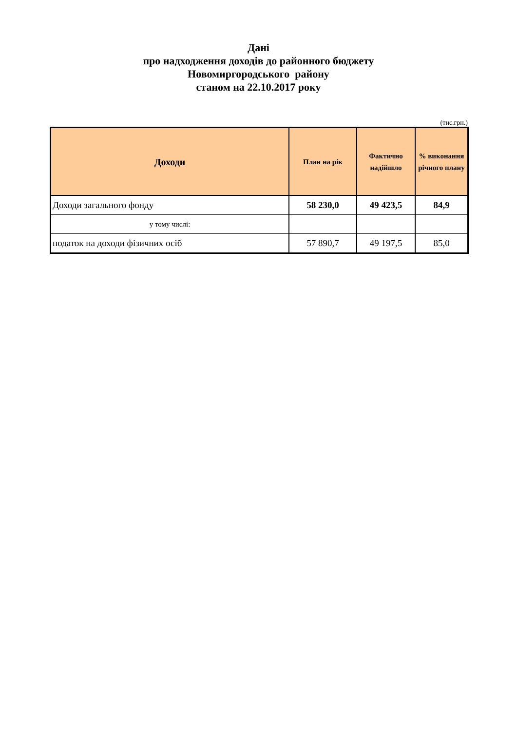Дані
про надходження доходів до районного бюджету
Новомиргородського району
станом на 22.10.2017 року
(тис.грн.)
| Доходи | План на рік | Фактично надійшло | % виконання річного плану |
| --- | --- | --- | --- |
| Доходи загального фонду | 58 230,0 | 49 423,5 | 84,9 |
| у тому числі: | | | |
| податок на доходи фізичних осіб | 57 890,7 | 49 197,5 | 85,0 |